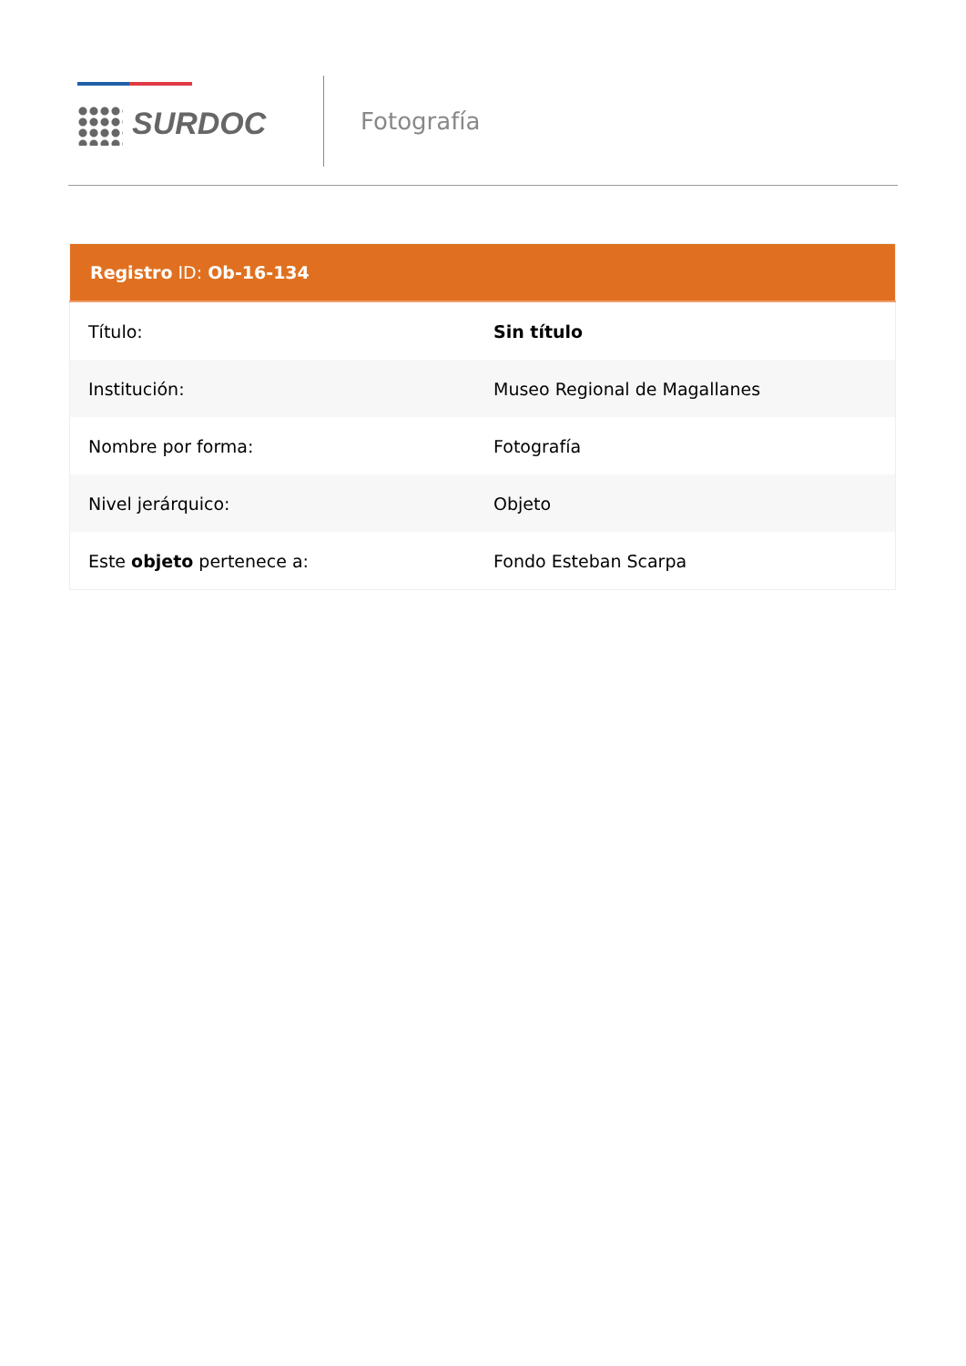SURDOC
Fotografía
| Registro ID: Ob-16-134 | |
| --- | --- |
| Título: | Sin título |
| Institución: | Museo Regional de Magallanes |
| Nombre por forma: | Fotografía |
| Nivel jerárquico: | Objeto |
| Este objeto pertenece a: | Fondo Esteban Scarpa |